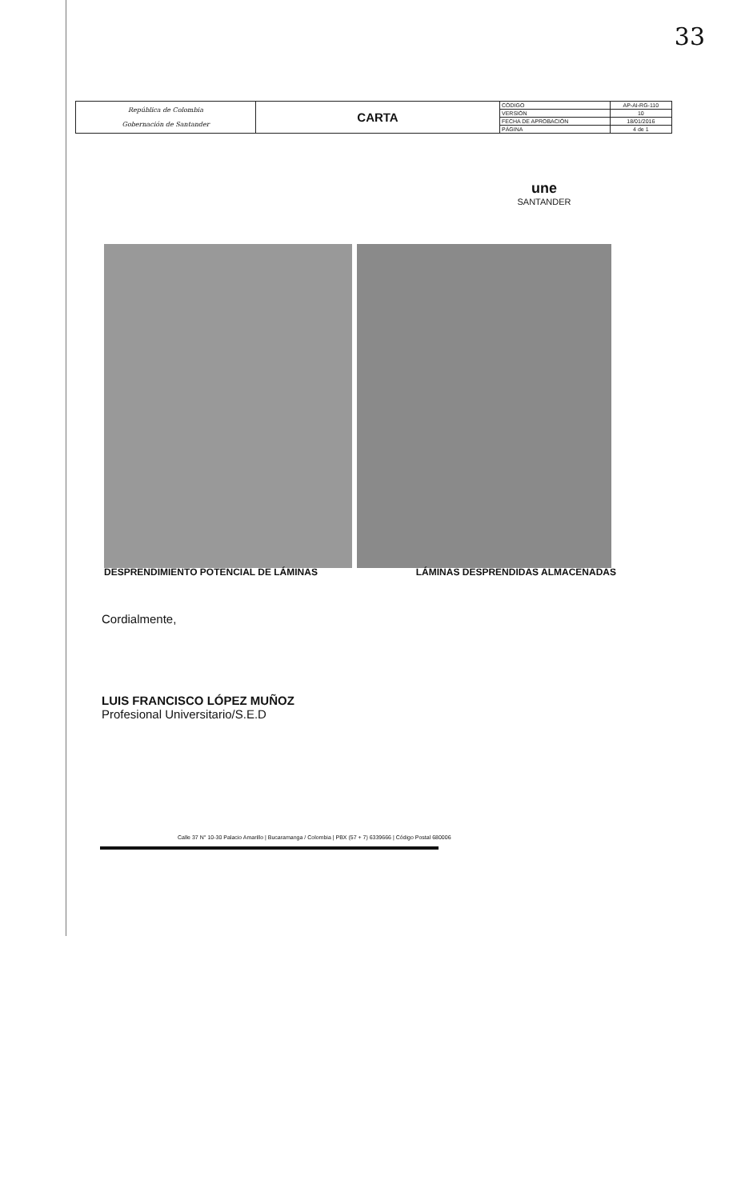33
| República de Colombia Gobernación de Santander | CARTA | CÓDIGO | AP-AI-RG-110 |
| | | VERSIÓN | 10 |
| | | FECHA DE APROBACIÓN | 18/01/2016 |
| | | PÁGINA | 4 de 1 |
une
SANTANDER
DESPRENDIMIENTO POTENCIAL DE LÁMINAS LÁMINAS DESPRENDIDAS ALMACENADAS
Cordialmente,
LUIS FRANCISCO LÓPEZ MUÑOZ
Profesional Universitario/S.E.D
Calle 37 N° 10-30 Palacio Amarillo | Bucaramanga / Colombia | PBX (57 + 7) 6339666 | Código Postal 680006